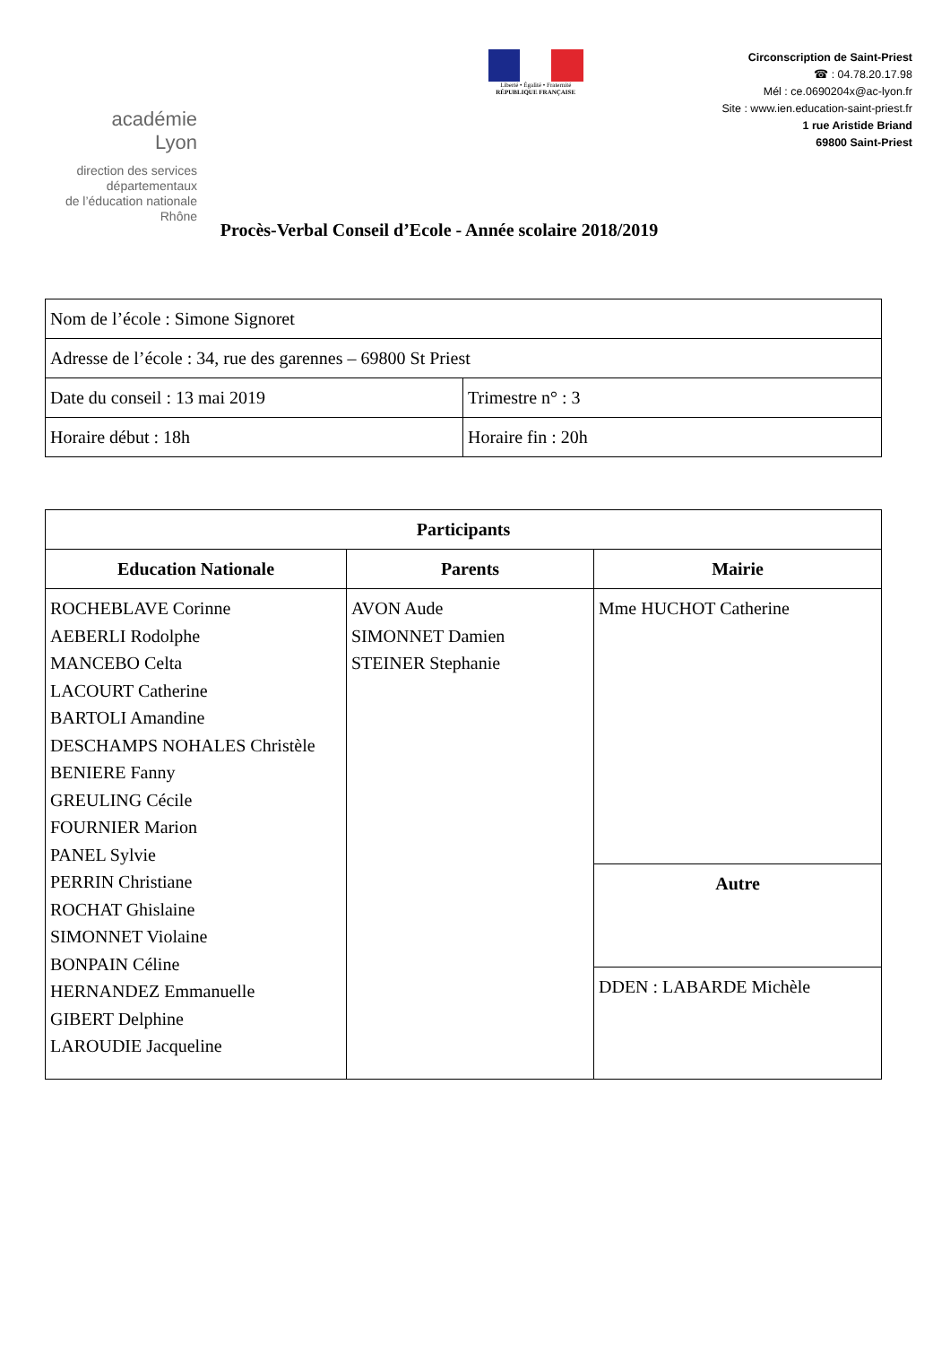académie
Lyon
direction des services
départementaux
de l’éducation nationale
Rhône
Liberté • Égalité • Fraternité
RÉPUBLIQUE FRANÇAISE
Circonscription de Saint-Priest
☎ : 04.78.20.17.98
Mél : ce.0690204x@ac-lyon.fr
Site : www.ien.education-saint-priest.fr
1 rue Aristide Briand
69800 Saint-Priest
Procès-Verbal Conseil d’Ecole - Année scolaire 2018/2019
| Nom de l’école : Simone Signoret | |
| Adresse de l’école : 34, rue des garennes – 69800 St Priest | |
| Date du conseil : 13 mai 2019 | Trimestre n° : 3 |
| Horaire début : 18h | Horaire fin : 20h |
| Participants | | |
| --- | --- | --- |
| Education Nationale | Parents | Mairie |
| ROCHEBLAVE Corinne AEBERLI Rodolphe MANCEBO Celta LACOURT Catherine BARTOLI Amandine DESCHAMPS NOHALES Christèle BENIERE Fanny GREULING Cécile FOURNIER Marion PANEL Sylvie PERRIN Christiane ROCHAT Ghislaine SIMONNET Violaine BONPAIN Céline HERNANDEZ Emmanuelle GIBERT Delphine LAROUDIE Jacqueline | AVON Aude SIMONNET Damien STEINER Stephanie | Mme HUCHOT Catherine |
| | | Autre |
| | | DDEN : LABARDE Michèle |